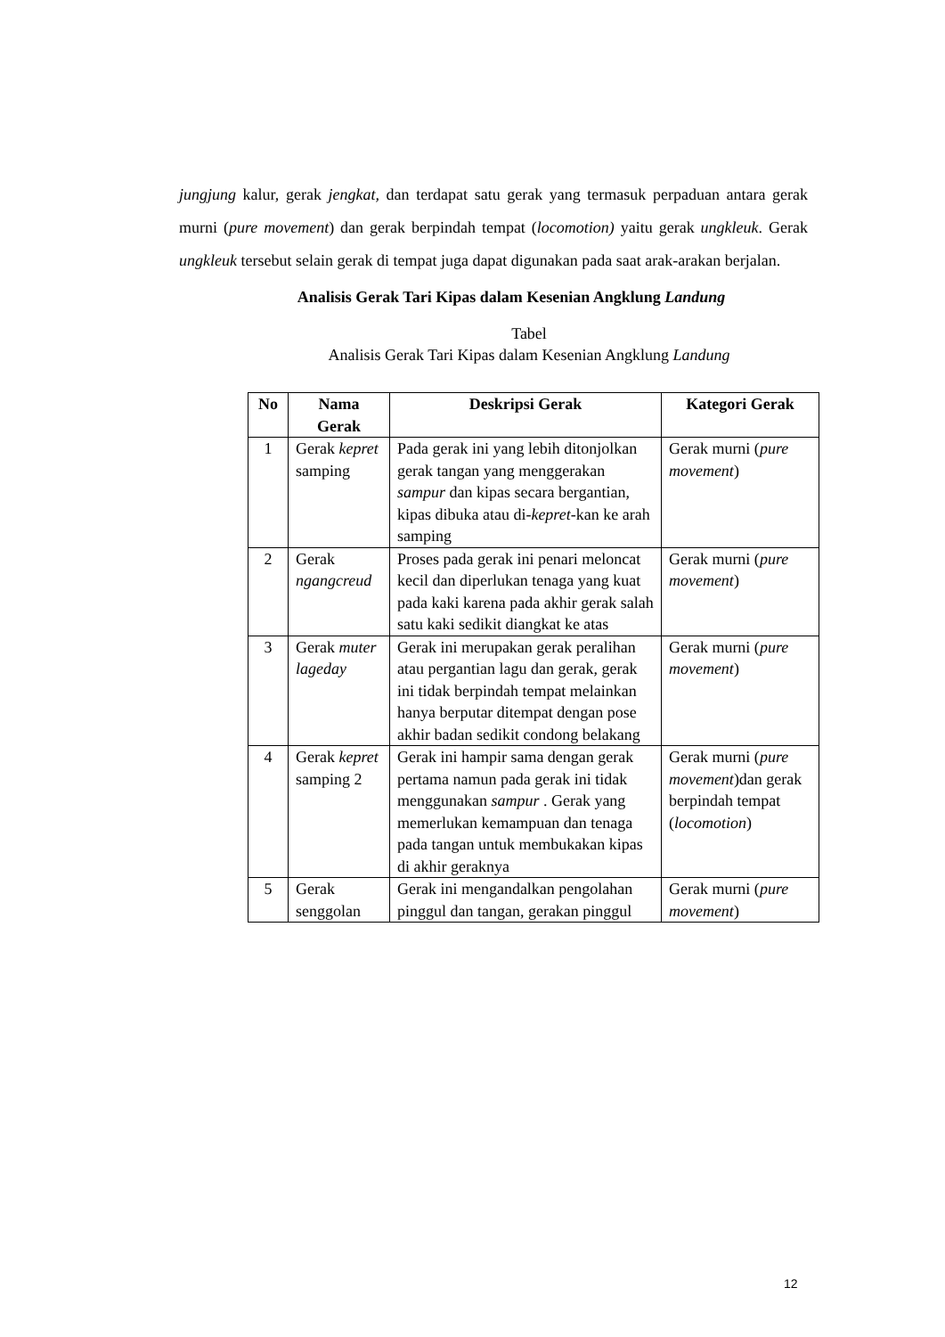jungjung kalur, gerak jengkat, dan terdapat satu gerak yang termasuk perpaduan antara gerak murni (pure movement) dan gerak berpindah tempat (locomotion) yaitu gerak ungkleuk. Gerak ungkleuk tersebut selain gerak di tempat juga dapat digunakan pada saat arak-arakan berjalan.
Analisis Gerak Tari Kipas dalam Kesenian Angklung Landung
Tabel
Analisis Gerak Tari Kipas dalam Kesenian Angklung Landung
| No | Nama Gerak | Deskripsi Gerak | Kategori Gerak |
| --- | --- | --- | --- |
| 1 | Gerak kepret samping | Pada gerak ini yang lebih ditonjolkan gerak tangan yang menggerakan sampur dan kipas secara bergantian, kipas dibuka atau di- kepret -kan ke arah samping | Gerak murni ( pure movement ) |
| 2 | Gerak ngangcreud | Proses pada gerak ini penari meloncat kecil dan diperlukan tenaga yang kuat pada kaki karena pada akhir gerak salah satu kaki sedikit diangkat ke atas | Gerak murni ( pure movement ) |
| 3 | Gerak muter lageday | Gerak ini merupakan gerak peralihan atau pergantian lagu dan gerak, gerak ini tidak berpindah tempat melainkan hanya berputar ditempat dengan pose akhir badan sedikit condong belakang | Gerak murni ( pure movement ) |
| 4 | Gerak kepret samping 2 | Gerak ini hampir sama dengan gerak pertama namun pada gerak ini tidak menggunakan sampur . Gerak yang memerlukan kemampuan dan tenaga pada tangan untuk membukakan kipas di akhir geraknya | Gerak murni ( pure movement )dan gerak berpindah tempat ( locomotion ) |
| 5 | Gerak senggolan | Gerak ini mengandalkan pengolahan pinggul dan tangan, gerakan pinggul | Gerak murni ( pure movement ) |
12